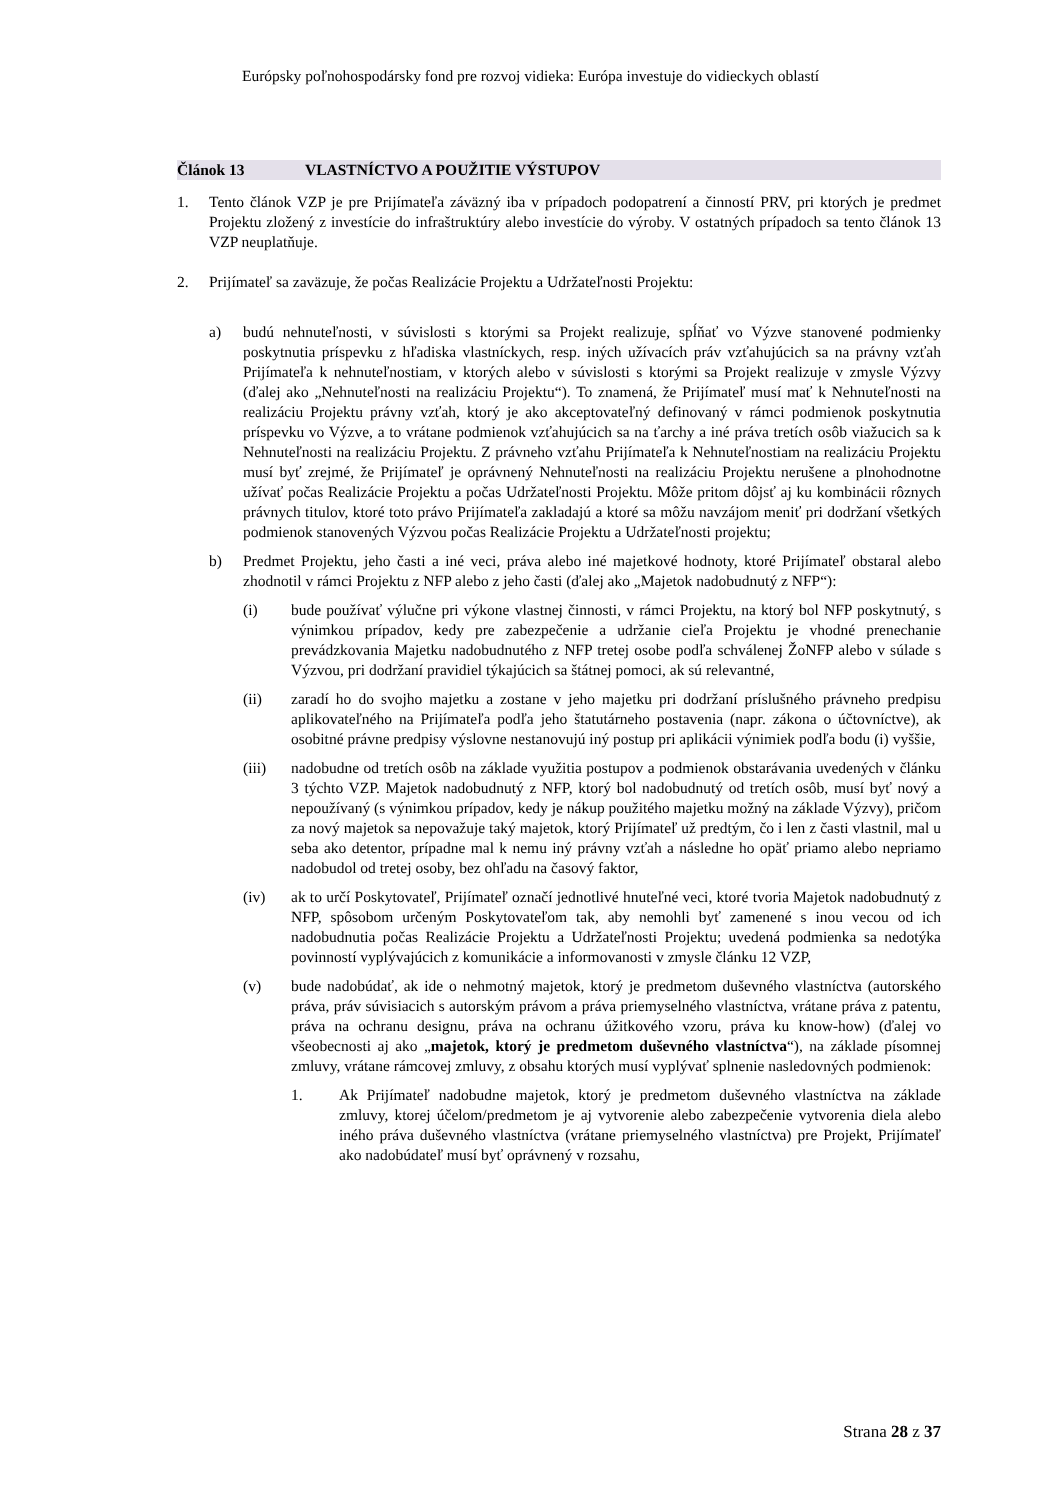Európsky poľnohospodársky fond pre rozvoj vidieka: Európa investuje do vidieckych oblastí
Článok 13 VLASTNÍCTVO A POUŽITIE VÝSTUPOV
1. Tento článok VZP je pre Prijímateľa záväzný iba v prípadoch podopatrení a činností PRV, pri ktorých je predmet Projektu zložený z investície do infraštruktúry alebo investície do výroby. V ostatných prípadoch sa tento článok 13 VZP neuplatňuje.
2. Prijímateľ sa zaväzuje, že počas Realizácie Projektu a Udržateľnosti Projektu:
a) budú nehnuteľnosti, v súvislosti s ktorými sa Projekt realizuje, spĺňať vo Výzve stanovené podmienky poskytnutia príspevku z hľadiska vlastníckych, resp. iných užívacích práv vzťahujúcich sa na právny vzťah Prijímateľa k nehnuteľnostiam, v ktorých alebo v súvislosti s ktorými sa Projekt realizuje v zmysle Výzvy (ďalej ako „Nehnuteľnosti na realizáciu Projektu“). To znamená, že Prijímateľ musí mať k Nehnuteľnosti na realizáciu Projektu právny vzťah, ktorý je ako akceptovateľný definovaný v rámci podmienok poskytnutia príspevku vo Výzve, a to vrátane podmienok vzťahujúcich sa na ťarchy a iné práva tretích osôb viažucich sa k Nehnuteľnosti na realizáciu Projektu. Z právneho vzťahu Prijímateľa k Nehnuteľnostiam na realizáciu Projektu musí byť zrejmé, že Prijímateľ je oprávnený Nehnuteľnosti na realizáciu Projektu nerušene a plnohodnotne užívať počas Realizácie Projektu a počas Udržateľnosti Projektu. Môže pritom dôjsť aj ku kombinácii rôznych právnych titulov, ktoré toto právo Prijímateľa zakladajú a ktoré sa môžu navzájom meniť pri dodržaní všetkých podmienok stanovených Výzvou počas Realizácie Projektu a Udržateľnosti projektu;
b) Predmet Projektu, jeho časti a iné veci, práva alebo iné majetkové hodnoty, ktoré Prijímateľ obstaral alebo zhodnotil v rámci Projektu z NFP alebo z jeho časti (ďalej ako „Majetok nadobudnutý z NFP“):
(i) bude používať výlučne pri výkone vlastnej činnosti, v rámci Projektu, na ktorý bol NFP poskytnutý, s výnimkou prípadov, kedy pre zabezpečenie a udržanie cieľa Projektu je vhodné prenechanie prevádzkovania Majetku nadobudnutého z NFP tretej osobe podľa schválenej ŽoNFP alebo v súlade s Výzvou, pri dodržaní pravidiel týkajúcich sa štátnej pomoci, ak sú relevantné,
(ii) zaradí ho do svojho majetku a zostane v jeho majetku pri dodržaní príslušného právneho predpisu aplikovateľného na Prijímateľa podľa jeho štatutárneho postavenia (napr. zákona o účtovníctve), ak osobitné právne predpisy výslovne nestanovujú iný postup pri aplikácii výnimiek podľa bodu (i) vyššie,
(iii) nadobudne od tretích osôb na základe využitia postupov a podmienok obstarávania uvedených v článku 3 týchto VZP. Majetok nadobudnutý z NFP, ktorý bol nadobudnutý od tretích osôb, musí byť nový a nepoužívaný (s výnimkou prípadov, kedy je nákup použitého majetku možný na základe Výzvy), pričom za nový majetok sa nepovažuje taký majetok, ktorý Prijímateľ už predtým, čo i len z časti vlastnil, mal u seba ako detentor, prípadne mal k nemu iný právny vzťah a následne ho opäť priamo alebo nepriamo nadobudol od tretej osoby, bez ohľadu na časový faktor,
(iv) ak to určí Poskytovateľ, Prijímateľ označí jednotlivé hnuteľné veci, ktoré tvoria Majetok nadobudnutý z NFP, spôsobom určeným Poskytovateľom tak, aby nemohli byť zamenené s inou vecou od ich nadobudnutia počas Realizácie Projektu a Udržateľnosti Projektu; uvedená podmienka sa nedotýka povinností vyplývajúcich z komunikácie a informovanosti v zmysle článku 12 VZP,
(v) bude nadobúdať, ak ide o nehmotný majetok, ktorý je predmetom duševného vlastníctva (autorského práva, práv súvisiacich s autorským právom a práva priemyselného vlastníctva, vrátane práva z patentu, práva na ochranu designu, práva na ochranu úžitkového vzoru, práva ku know-how) (ďalej vo všeobecnosti aj ako „majetok, ktorý je predmetom duševného vlastníctva“), na základe písomnej zmluvy, vrátane rámcovej zmluvy, z obsahu ktorých musí vyplývať splnenie nasledovných podmienok:
1. Ak Prijímateľ nadobudne majetok, ktorý je predmetom duševného vlastníctva na základe zmluvy, ktorej účelom/predmetom je aj vytvorenie alebo zabezpečenie vytvorenia diela alebo iného práva duševného vlastníctva (vrátane priemyselného vlastníctva) pre Projekt, Prijímateľ ako nadobúdateľ musí byť oprávnený v rozsahu,
Strana 28 z 37